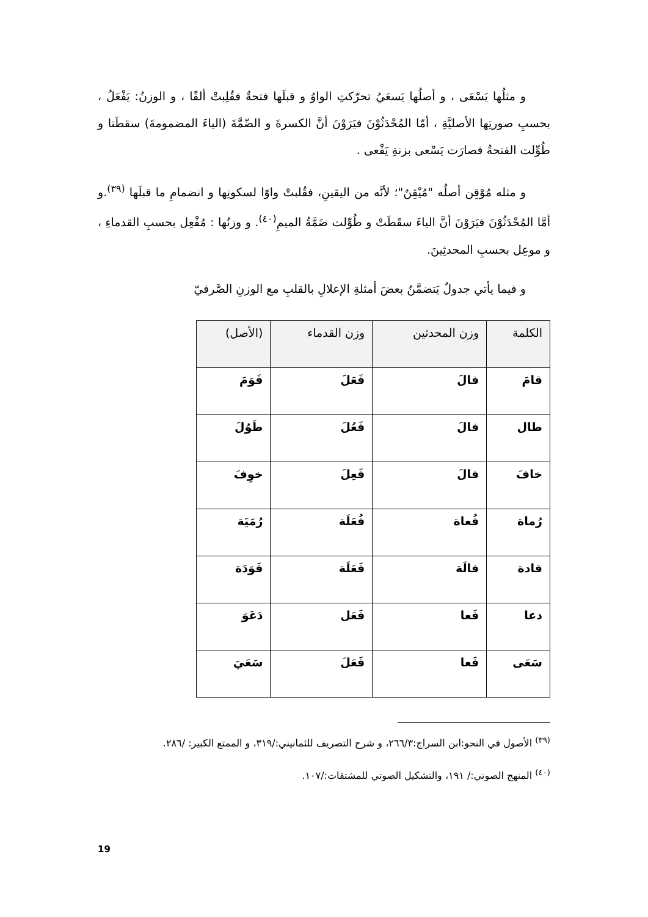و مثلُها يَسْعَى ، و أصلُها يَسعَيُ تحرّكتِ الواوُ و قبلَها فتحةٌ فقُلِبتْ ألفًا ، و الوزنُ: يَفْعَلُ ، بحسبِ صورتِها الأصليَّةِ ، أمّا المُحْدَثُوْنَ فيَرَوْنَ أنَّ الكسرةَ و الضّمَّةَ (الياءَ المضمومةَ) سقطَتا و طُوِّلت الفتحةُ فصارَت يَسْعى بزنةِ يَفْعى .
و مثله مُوْقِن أصلُه "مُيْقِنٌ"؛ لأنَّه من اليقينِ، فقُلبتْ واوًا لسكونِها و انضمامِ ما قبلَها <sup>(٣٩)</sup>.و أمَّا المُحْدَثُوْنَ فيَرَوْنَ أنَّ الياءَ سقَطَتْ و طُوِّلت ضَمَّةُ الميمِ<sup>(٤٠)</sup>. و وزنُها : مُفْعِل بحسبِ القدماءِ ، و موعِل بحسبِ المحدثِينَ.
و فيما يأتي جدولٌ يَتضمَّنُ بعضَ أمثلةِ الإعلالِ بالقلبِ مع الوزنِ الصَّرفيّ
| الكلمة | وزن المحدثين | وزن القدماء | (الأصل) |
| --- | --- | --- | --- |
| قامَ | فالَ | فَعَلَ | قَوَمَ |
| طال | فالَ | فَعُلَ | طَوُلَ |
| خافَ | فالَ | فَعِلَ | خوِفَ |
| رُماة | فُعاة | فُعَلَة | رُمَيَة |
| قادة | فالَة | فَعَلَة | قَوَدَة |
| دعا | فَعا | فَعَل | دَعَوَ |
| سَعَى | فَعا | فَعَلَ | سَعَيَ |
<sup>(٣٩)</sup> الأصول في النحو:ابن السراج:٢٦٦/٣، و شرح التصريف للثمانيني:/٣١٩، و الممتع الكبير: /٢٨٦.
<sup>(٤٠)</sup> المنهج الصوتي:/ ١٩١، والتشكيل الصوتي للمشتقات:/١٠٧.
19